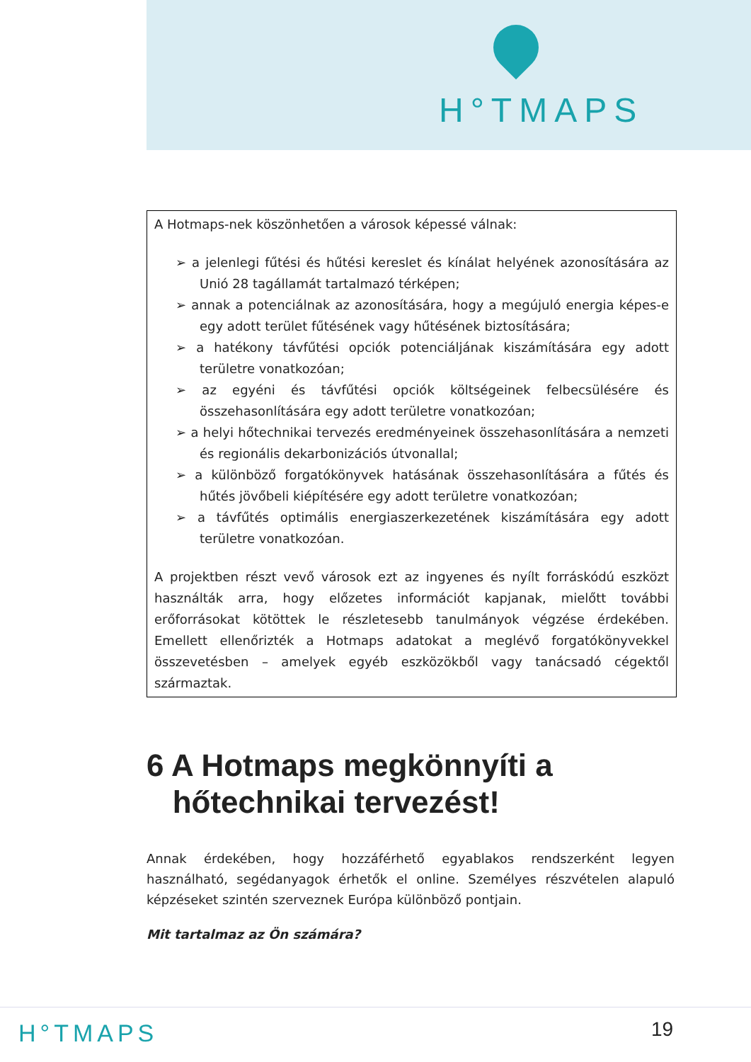H°TMAPS
A Hotmaps-nek köszönhetően a városok képessé válnak:
➢ a jelenlegi fűtési és hűtési kereslet és kínálat helyének azonosítására az Unió 28 tagállamát tartalmazó térképen;
➢ annak a potenciálnak az azonosítására, hogy a megújuló energia képes-e egy adott terület fűtésének vagy hűtésének biztosítására;
➢ a hatékony távfűtési opciók potenciáljának kiszámítására egy adott területre vonatkozóan;
➢ az egyéni és távfűtési opciók költségeinek felbecsülésére és összehasonlítására egy adott területre vonatkozóan;
➢ a helyi hőtechnikai tervezés eredményeinek összehasonlítására a nemzeti és regionális dekarbonizációs útvonallal;
➢ a különböző forgatókönyvek hatásának összehasonlítására a fűtés és hűtés jövőbeli kiépítésére egy adott területre vonatkozóan;
➢ a távfűtés optimális energiaszerkezetének kiszámítására egy adott területre vonatkozóan.
A projektben részt vevő városok ezt az ingyenes és nyílt forráskódú eszközt használták arra, hogy előzetes információt kapjanak, mielőtt további erőforrásokat kötöttek le részletesebb tanulmányok végzése érdekében. Emellett ellenőrizték a Hotmaps adatokat a meglévő forgatókönyvekkel összevetésben – amelyek egyéb eszközökből vagy tanácsadó cégektől származtak.
6 A Hotmaps megkönnyíti a
hőtechnikai tervezést!
Annak érdekében, hogy hozzáférhető egyablakos rendszerként legyen használható, segédanyagok érhetők el online. Személyes részvételen alapuló képzéseket szintén szerveznek Európa különböző pontjain.
Mit tartalmaz az Ön számára?
H°TMAPS 19